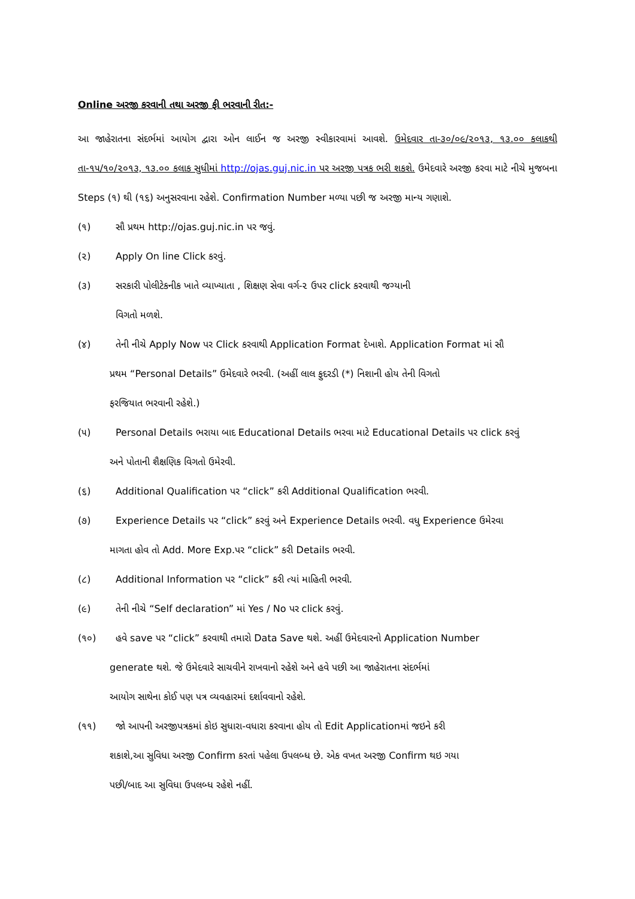Online અરજી કરવાની તથા અરજી ફી ભરવાની રીત:-
આ જાહેરાતના સંદર્ભમાં આયોગ દ્વારા ઓન લાઈન જ અરજી સ્વીકારવામાં આવશે. ઉમેદવાર તા-૩૦/૦૯/૨૦૧૩, ૧૩.૦૦ કલાકથી તા-૧૫/૧૦/૨૦૧૩, ૧૩.૦૦ કલાક સુધીમાં http://ojas.guj.nic.in પર અરજી પત્રક ભરી શકશે. ઉમેદવારે અરજી કરવા માટે નીચે મુજબના Steps (૧) થી (૧૬) અનુસરવાના રહેશે. Confirmation Number મળ્યા પછી જ અરજી માન્ય ગણાશે.
(૧) સૌ પ્રથમ http://ojas.guj.nic.in પર જવું.
(૨) Apply On line Click કરવું.
(૩) સરકારી પોલીટેકનીક ખાતે વ્યાખ્યાતા , શિક્ષણ સેવા વર્ગ-૨ ઉપર click કરવાથી જગ્યાની
વિગતો મળશે.
(૪) તેની નીચે Apply Now પર Click કરવાથી Application Format દેખાશે. Application Format માં સૌ
પ્રથમ “Personal Details” ઉમેદવારે ભરવી. (અહીં લાલ ફુદરડી (*) નિશાની હોય તેની વિગતો
ફરજિયાત ભરવાની રહેશે.)
(૫) Personal Details ભરાયા બાદ Educational Details ભરવા માટે Educational Details પર click કરવું
અને પોતાની શૈક્ષણિક વિગતો ઉમેરવી.
(૬) Additional Qualification પર “click” કરી Additional Qualification ભરવી.
(૭) Experience Details પર “click” કરવું અને Experience Details ભરવી. વધુ Experience ઉમેરવા
માગતા હોવ તો Add. More Exp.પર “click” કરી Details ભરવી.
(૮) Additional Information પર “click” કરી ત્યાં માહિતી ભરવી.
(૯) તેની નીચે “Self declaration” માં Yes / No પર click કરવું.
(૧૦) હવે save પર “click” કરવાથી તમારો Data Save થશે. અહીં ઉમેદવારનો Application Number
generate થશે. જે ઉમેદવારે સાચવીને રાખવાનો રહેશે અને હવે પછી આ જાહેરાતના સંદર્ભમાં
આયોગ સાથેના કોઈ પણ પત્ર વ્યવહારમાં દર્શાવવાનો રહેશે.
(૧૧) જો આપની અરજીપત્રકમાં કોઇ સુધારા-વધારા કરવાના હોય તો Edit Applicationમાં જઇને કરી
શકાશે,આ સુવિધા અરજી Confirm કરતાં પહેલા ઉપલબ્ધ છે. એક વખત અરજી Confirm થઇ ગયા
પછી/બાદ આ સુવિધા ઉપલબ્ધ રહેશે નહીં.